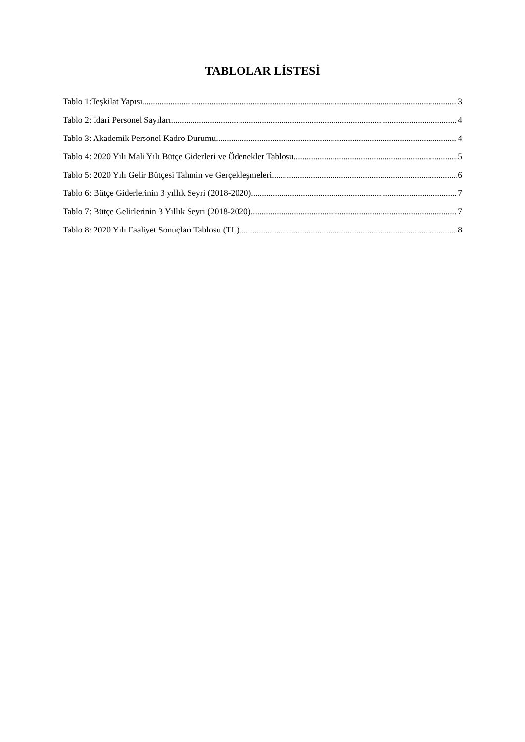TABLOLAR LİSTESİ
Tablo 1:Teşkilat Yapısı 3
Tablo 2: İdari Personel Sayıları 4
Tablo 3: Akademik Personel Kadro Durumu 4
Tablo 4: 2020 Yılı Mali Yılı Bütçe Giderleri ve Ödenekler Tablosu 5
Tablo 5: 2020 Yılı Gelir Bütçesi Tahmin ve Gerçekleşmeleri 6
Tablo 6: Bütçe Giderlerinin 3 yıllık Seyri (2018-2020) 7
Tablo 7: Bütçe Gelirlerinin 3 Yıllık Seyri (2018-2020) 7
Tablo 8: 2020 Yılı Faaliyet Sonuçları Tablosu (TL) 8